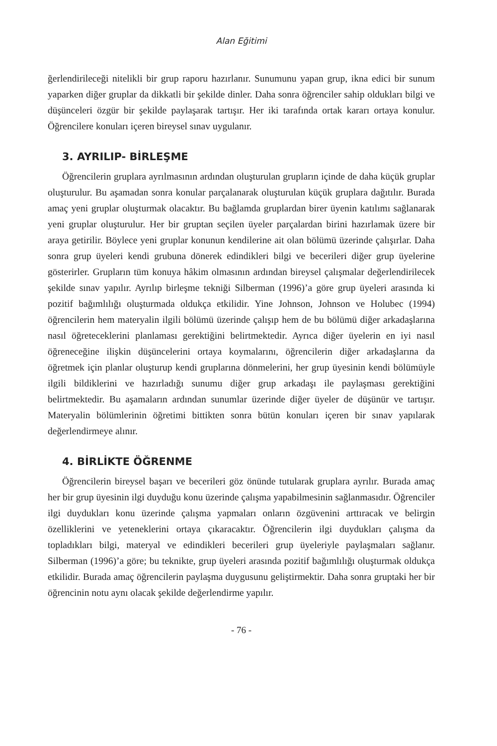Alan Eğitimi
ğerlendirileceği nitelikli bir grup raporu hazırlanır. Sunumunu yapan grup, ikna edici bir sunum yaparken diğer gruplar da dikkatli bir şekilde dinler. Daha sonra öğrenciler sahip oldukları bilgi ve düşünceleri özgür bir şekilde paylaşarak tartışır. Her iki tarafında ortak kararı ortaya konulur. Öğrencilere konuları içeren bireysel sınav uygulanır.
3. AYRILIP- BİRLEŞME
Öğrencilerin gruplara ayrılmasının ardından oluşturulan grupların içinde de daha küçük gruplar oluşturulur. Bu aşamadan sonra konular parçalanarak oluşturulan küçük gruplara dağıtılır. Burada amaç yeni gruplar oluşturmak olacaktır. Bu bağlamda gruplardan birer üyenin katılımı sağlanarak yeni gruplar oluşturulur. Her bir gruptan seçilen üyeler parçalardan birini hazırlamak üzere bir araya getirilir. Böylece yeni gruplar konunun kendilerine ait olan bölümü üzerinde çalışırlar. Daha sonra grup üyeleri kendi grubuna dönerek edindikleri bilgi ve becerileri diğer grup üyelerine gösterirler. Grupların tüm konuya hâkim olmasının ardından bireysel çalışmalar değerlendirilecek şekilde sınav yapılır. Ayrılıp birleşme tekniği Silberman (1996)’a göre grup üyeleri arasında ki pozitif bağımlılığı oluşturmada oldukça etkilidir. Yine Johnson, Johnson ve Holubec (1994) öğrencilerin hem materyalin ilgili bölümü üzerinde çalışıp hem de bu bölümü diğer arkadaşlarına nasıl öğreteceklerini planlaması gerektiğini belirtmektedir. Ayrıca diğer üyelerin en iyi nasıl öğreneceğine ilişkin düşüncelerini ortaya koymalarını, öğrencilerin diğer arkadaşlarına da öğretmek için planlar oluşturup kendi gruplarına dönmelerini, her grup üyesinin kendi bölümüyle ilgili bildiklerini ve hazırladığı sunumu diğer grup arkadaşı ile paylaşması gerektiğini belirtmektedir. Bu aşamaların ardından sunumlar üzerinde diğer üyeler de düşünür ve tartışır. Materyalin bölümlerinin öğretimi bittikten sonra bütün konuları içeren bir sınav yapılarak değerlendirmeye alınır.
4. BİRLİKTE ÖĞRENME
Öğrencilerin bireysel başarı ve becerileri göz önünde tutularak gruplara ayrılır. Burada amaç her bir grup üyesinin ilgi duyduğu konu üzerinde çalışma yapabilmesinin sağlanmasıdır. Öğrenciler ilgi duydukları konu üzerinde çalışma yapmaları onların özgüvenini arttıracak ve belirgin özelliklerini ve yeteneklerini ortaya çıkaracaktır. Öğrencilerin ilgi duydukları çalışma da topladıkları bilgi, materyal ve edindikleri becerileri grup üyeleriyle paylaşmaları sağlanır. Silberman (1996)’a göre; bu teknikte, grup üyeleri arasında pozitif bağımlılığı oluşturmak oldukça etkilidir. Burada amaç öğrencilerin paylaşma duygusunu geliştirmektir. Daha sonra gruptaki her bir öğrencinin notu aynı olacak şekilde değerlendirme yapılır.
- 76 -